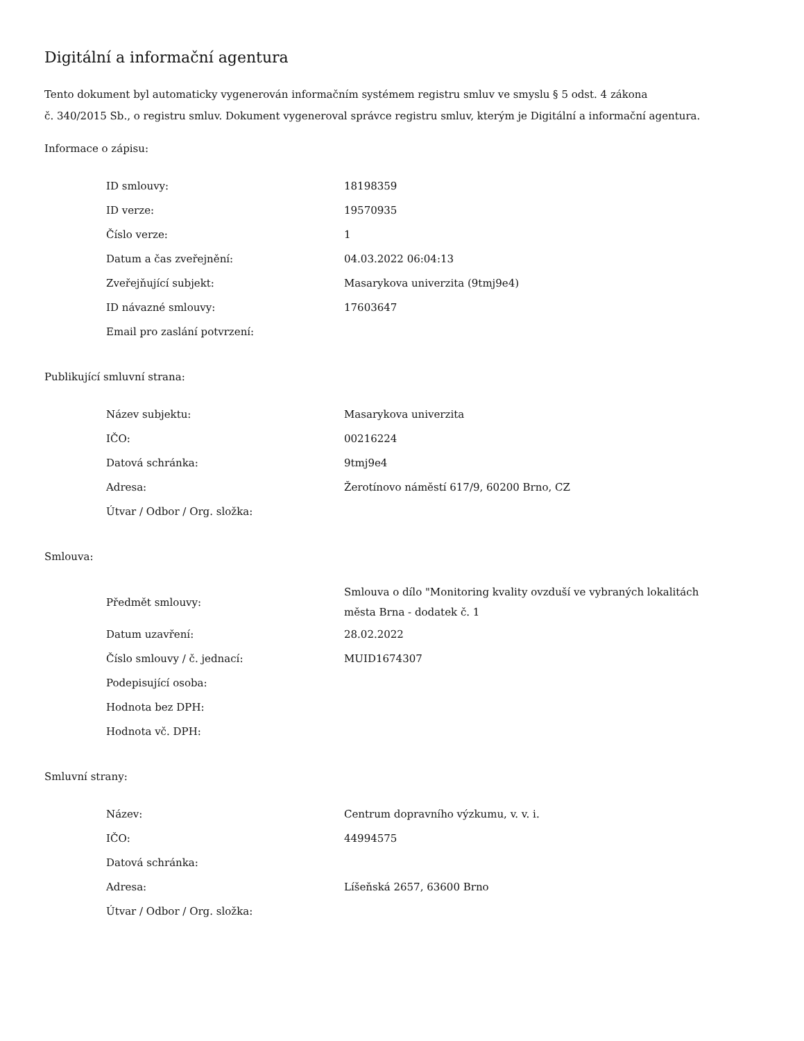Digitální a informační agentura
Tento dokument byl automaticky vygenerován informačním systémem registru smluv ve smyslu § 5 odst. 4 zákona
č. 340/2015 Sb., o registru smluv. Dokument vygeneroval správce registru smluv, kterým je Digitální a informační agentura.
Informace o zápisu:
| ID smlouvy: | 18198359 |
| ID verze: | 19570935 |
| Číslo verze: | 1 |
| Datum a čas zveřejnění: | 04.03.2022 06:04:13 |
| Zveřejňující subjekt: | Masarykova univerzita (9tmj9e4) |
| ID návazné smlouvy: | 17603647 |
| Email pro zaslání potvrzení: | |
Publikující smluvní strana:
| Název subjektu: | Masarykova univerzita |
| IČO: | 00216224 |
| Datová schránka: | 9tmj9e4 |
| Adresa: | Žerotínovo náměstí 617/9, 60200 Brno, CZ |
| Útvar / Odbor / Org. složka: | |
Smlouva:
| Předmět smlouvy: | Smlouva o dílo "Monitoring kvality ovzduší ve vybraných lokalitách města Brna - dodatek č. 1 |
| Datum uzavření: | 28.02.2022 |
| Číslo smlouvy / č. jednací: | MUID1674307 |
| Podepisující osoba: | |
| Hodnota bez DPH: | |
| Hodnota vč. DPH: | |
Smluvní strany:
| Název: | Centrum dopravního výzkumu, v. v. i. |
| IČO: | 44994575 |
| Datová schránka: | |
| Adresa: | Líšeňská 2657, 63600 Brno |
| Útvar / Odbor / Org. složka: | |